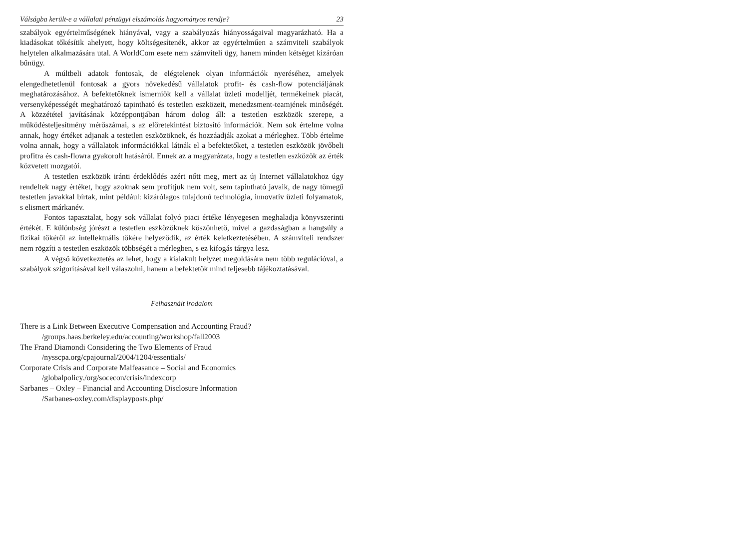Válságba került-e a vállalati pénzügyi elszámolás hagyományos rendje? 23
szabályok egyértelműségének hiányával, vagy a szabályozás hiányosságaival magyarázható. Ha a kiadásokat tőkésítik ahelyett, hogy költségesítenék, akkor az egyértelműen a számviteli szabályok helytelen alkalmazására utal. A WorldCom esete nem számviteli ügy, hanem minden kétséget kizáróan bűnügy.
A múltbeli adatok fontosak, de elégtelenek olyan információk nyeréséhez, amelyek elengedhetetlenül fontosak a gyors növekedésű vállalatok profit- és cash-flow potenciáljának meghatározásához. A befektetőknek ismerniök kell a vállalat üzleti modelljét, termékeinek piacát, versenyképességét meghatározó tapintható és testetlen eszközeit, menedzsment-teamjének minőségét. A közzététel javításának középpontjában három dolog áll: a testetlen eszközök szerepe, a működésteljesítmény mérőszámai, s az előretekintést biztosító információk. Nem sok értelme volna annak, hogy értéket adjanak a testetlen eszközöknek, és hozzáadják azokat a mérleghez. Több értelme volna annak, hogy a vállalatok információkkal látnák el a befektetőket, a testetlen eszközök jövőbeli profitra és cash-flowra gyakorolt hatásáról. Ennek az a magyarázata, hogy a testetlen eszközök az érték közvetett mozgatói.
A testetlen eszközök iránti érdeklődés azért nőtt meg, mert az új Internet vállalatokhoz úgy rendeltek nagy értéket, hogy azoknak sem profitjuk nem volt, sem tapintható javaik, de nagy tömegű testetlen javakkal bírtak, mint például: kizárólagos tulajdonú technológia, innovatív üzleti folyamatok, s elismert márkanév.
Fontos tapasztalat, hogy sok vállalat folyó piaci értéke lényegesen meghaladja könyvszerinti értékét. E különbség jórészt a testetlen eszközöknek köszönhető, mivel a gazdaságban a hangsúly a fizikai tőkéről az intellektuális tőkére helyeződik, az érték keletkeztetésében. A számviteli rendszer nem rögzíti a testetlen eszközök többségét a mérlegben, s ez kifogás tárgya lesz.
A végső következtetés az lehet, hogy a kialakult helyzet megoldására nem több regulációval, a szabályok szigorításával kell válaszolni, hanem a befektetők mind teljesebb tájékoztatásával.
Felhasznált irodalom
There is a Link Between Executive Compensation and Accounting Fraud?
/groups.haas.berkeley.edu/accounting/workshop/fall2003
The Frand Diamondi Considering the Two Elements of Fraud
/nysscpa.org/cpajournal/2004/1204/essentials/
Corporate Crisis and Corporate Malfeasance – Social and Economics
/globalpolicy./org/socecon/crisis/indexcorp
Sarbanes – Oxley – Financial and Accounting Disclosure Information
/Sarbanes-oxley.com/displayposts.php/